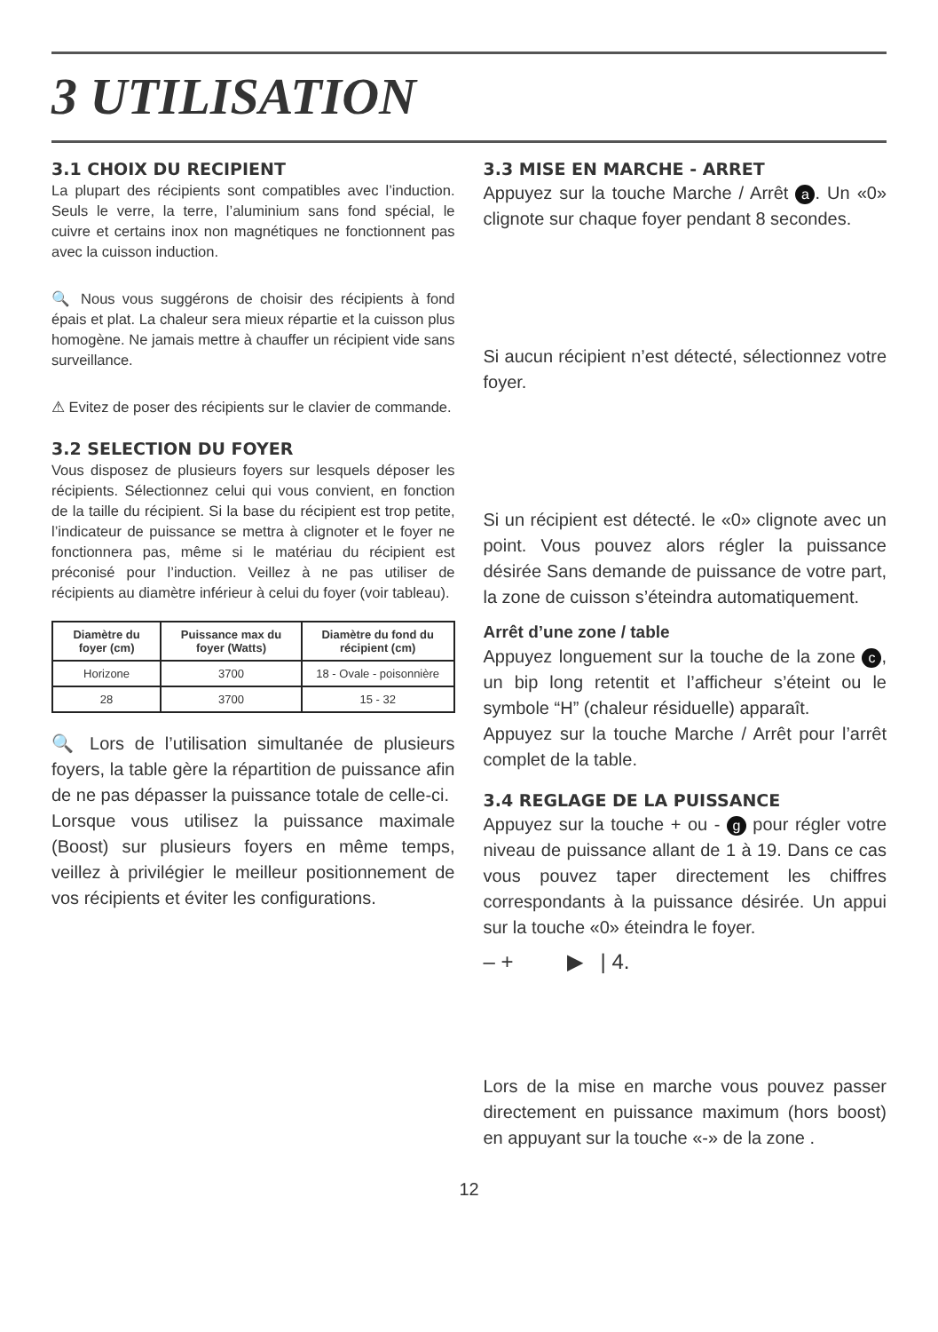3 UTILISATION
3.1 CHOIX DU RECIPIENT
La plupart des récipients sont compatibles avec l’induction. Seuls le verre, la terre, l’aluminium sans fond spécial, le cuivre et certains inox non magnétiques ne fonctionnent pas avec la cuisson induction.
🔍 Nous vous suggérons de choisir des récipients à fond épais et plat. La chaleur sera mieux répartie et la cuisson plus homogène. Ne jamais mettre à chauffer un récipient vide sans surveillance.
⚠ Evitez de poser des récipients sur le clavier de commande.
3.2 SELECTION DU FOYER
Vous disposez de plusieurs foyers sur lesquels déposer les récipients. Sélectionnez celui qui vous convient, en fonction de la taille du récipient. Si la base du récipient est trop petite, l’indicateur de puissance se mettra à clignoter et le foyer ne fonctionnera pas, même si le matériau du récipient est préconisé pour l’induction. Veillez à ne pas utiliser de récipients au diamètre inférieur à celui du foyer (voir tableau).
| Diamètre du foyer (cm) | Puissance max du foyer (Watts) | Diamètre du fond du récipient (cm) |
| --- | --- | --- |
| Horizone | 3700 | 18 - Ovale - poisonnière |
| 28 | 3700 | 15 - 32 |
🔍 Lors de l’utilisation simultanée de plusieurs foyers, la table gère la répartition de puissance afin de ne pas dépasser la puissance totale de celle-ci.
Lorsque vous utilisez la puissance maximale (Boost) sur plusieurs foyers en même temps, veillez à privilégier le meilleur positionnement de vos récipients et éviter les configurations.
3.3 MISE EN MARCHE - ARRET
Appuyez sur la touche Marche / Arrêt a. Un «0» clignote sur chaque foyer pendant 8 secondes.
Si aucun récipient n’est détecté, sélectionnez votre foyer.
Si un récipient est détecté. le «0» clignote avec un point. Vous pouvez alors régler la puissance désirée Sans demande de puissance de votre part, la zone de cuisson s’éteindra automatiquement.
Arrêt d’une zone / table
Appuyez longuement sur la touche de la zone c, un bip long retentit et l’afficheur s’éteint ou le symbole “H” (chaleur résiduelle) apparaît.
Appuyez sur la touche Marche / Arrêt pour l’arrêt complet de la table.
3.4 REGLAGE DE LA PUISSANCE
Appuyez sur la touche + ou - g pour régler votre niveau de puissance allant de 1 à 19. Dans ce cas vous pouvez taper directement les chiffres correspondants à la puissance désirée. Un appui sur la touche «0» éteindra le foyer.
– + ▶ | 4.
Lors de la mise en marche vous pouvez passer directement en puissance maximum (hors boost) en appuyant sur la touche «-» de la zone .
12